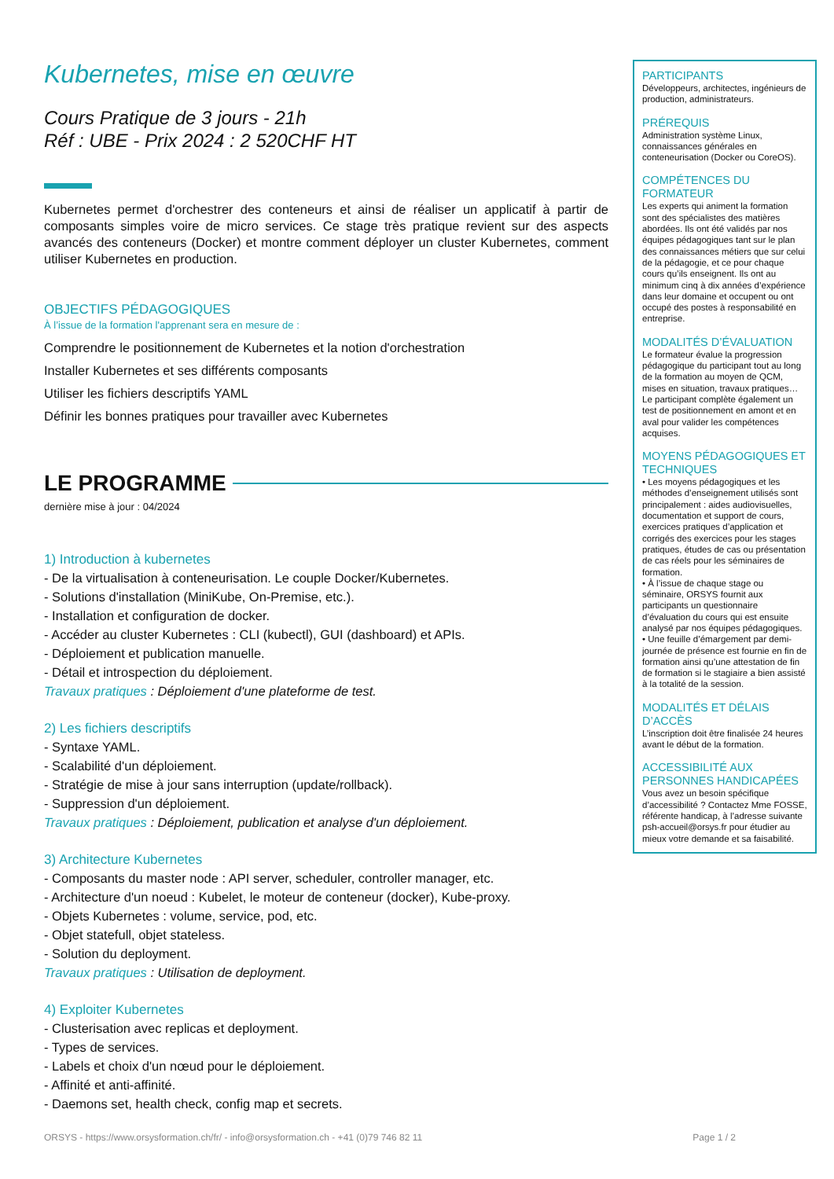Kubernetes, mise en œuvre
Cours Pratique de 3 jours - 21h
Réf : UBE - Prix 2024 : 2 520CHF HT
Kubernetes permet d'orchestrer des conteneurs et ainsi de réaliser un applicatif à partir de composants simples voire de micro services. Ce stage très pratique revient sur des aspects avancés des conteneurs (Docker) et montre comment déployer un cluster Kubernetes, comment utiliser Kubernetes en production.
OBJECTIFS PÉDAGOGIQUES
À l’issue de la formation l'apprenant sera en mesure de :
Comprendre le positionnement de Kubernetes et la notion d'orchestration
Installer Kubernetes et ses différents composants
Utiliser les fichiers descriptifs YAML
Définir les bonnes pratiques pour travailler avec Kubernetes
LE PROGRAMME
dernière mise à jour : 04/2024
1) Introduction à kubernetes
- De la virtualisation à conteneurisation. Le couple Docker/Kubernetes.
- Solutions d'installation (MiniKube, On-Premise, etc.).
- Installation et configuration de docker.
- Accéder au cluster Kubernetes : CLI (kubectl), GUI (dashboard) et APIs.
- Déploiement et publication manuelle.
- Détail et introspection du déploiement.
Travaux pratiques : Déploiement d'une plateforme de test.
2) Les fichiers descriptifs
- Syntaxe YAML.
- Scalabilité d'un déploiement.
- Stratégie de mise à jour sans interruption (update/rollback).
- Suppression d'un déploiement.
Travaux pratiques : Déploiement, publication et analyse d'un déploiement.
3) Architecture Kubernetes
- Composants du master node : API server, scheduler, controller manager, etc.
- Architecture d'un noeud : Kubelet, le moteur de conteneur (docker), Kube-proxy.
- Objets Kubernetes : volume, service, pod, etc.
- Objet statefull, objet stateless.
- Solution du deployment.
Travaux pratiques : Utilisation de deployment.
4) Exploiter Kubernetes
- Clusterisation avec replicas et deployment.
- Types de services.
- Labels et choix d'un nœud pour le déploiement.
- Affinité et anti-affinité.
- Daemons set, health check, config map et secrets.
PARTICIPANTS
Développeurs, architectes, ingénieurs de production, administrateurs.
PRÉREQUIS
Administration système Linux, connaissances générales en conteneurisation (Docker ou CoreOS).
COMPÉTENCES DU FORMATEUR
Les experts qui animent la formation sont des spécialistes des matières abordées. Ils ont été validés par nos équipes pédagogiques tant sur le plan des connaissances métiers que sur celui de la pédagogie, et ce pour chaque cours qu’ils enseignent. Ils ont au minimum cinq à dix années d’expérience dans leur domaine et occupent ou ont occupé des postes à responsabilité en entreprise.
MODALITÉS D’ÉVALUATION
Le formateur évalue la progression pédagogique du participant tout au long de la formation au moyen de QCM, mises en situation, travaux pratiques…
Le participant complète également un test de positionnement en amont et en aval pour valider les compétences acquises.
MOYENS PÉDAGOGIQUES ET TECHNIQUES
• Les moyens pédagogiques et les méthodes d’enseignement utilisés sont principalement : aides audiovisuelles, documentation et support de cours, exercices pratiques d’application et corrigés des exercices pour les stages pratiques, études de cas ou présentation de cas réels pour les séminaires de formation.
• À l’issue de chaque stage ou séminaire, ORSYS fournit aux participants un questionnaire d’évaluation du cours qui est ensuite analysé par nos équipes pédagogiques.
• Une feuille d’émargement par demi-journée de présence est fournie en fin de formation ainsi qu’une attestation de fin de formation si le stagiaire a bien assisté à la totalité de la session.
MODALITÉS ET DÉLAIS D’ACCÈS
L’inscription doit être finalisée 24 heures avant le début de la formation.
ACCESSIBILITÉ AUX PERSONNES HANDICAPÉES
Vous avez un besoin spécifique d’accessibilité ? Contactez Mme FOSSE, référente handicap, à l’adresse suivante psh-accueil@orsys.fr pour étudier au mieux votre demande et sa faisabilité.
ORSYS - https://www.orsysformation.ch/fr/ - info@orsysformation.ch - +41 (0)79 746 82 11 Page 1 / 2